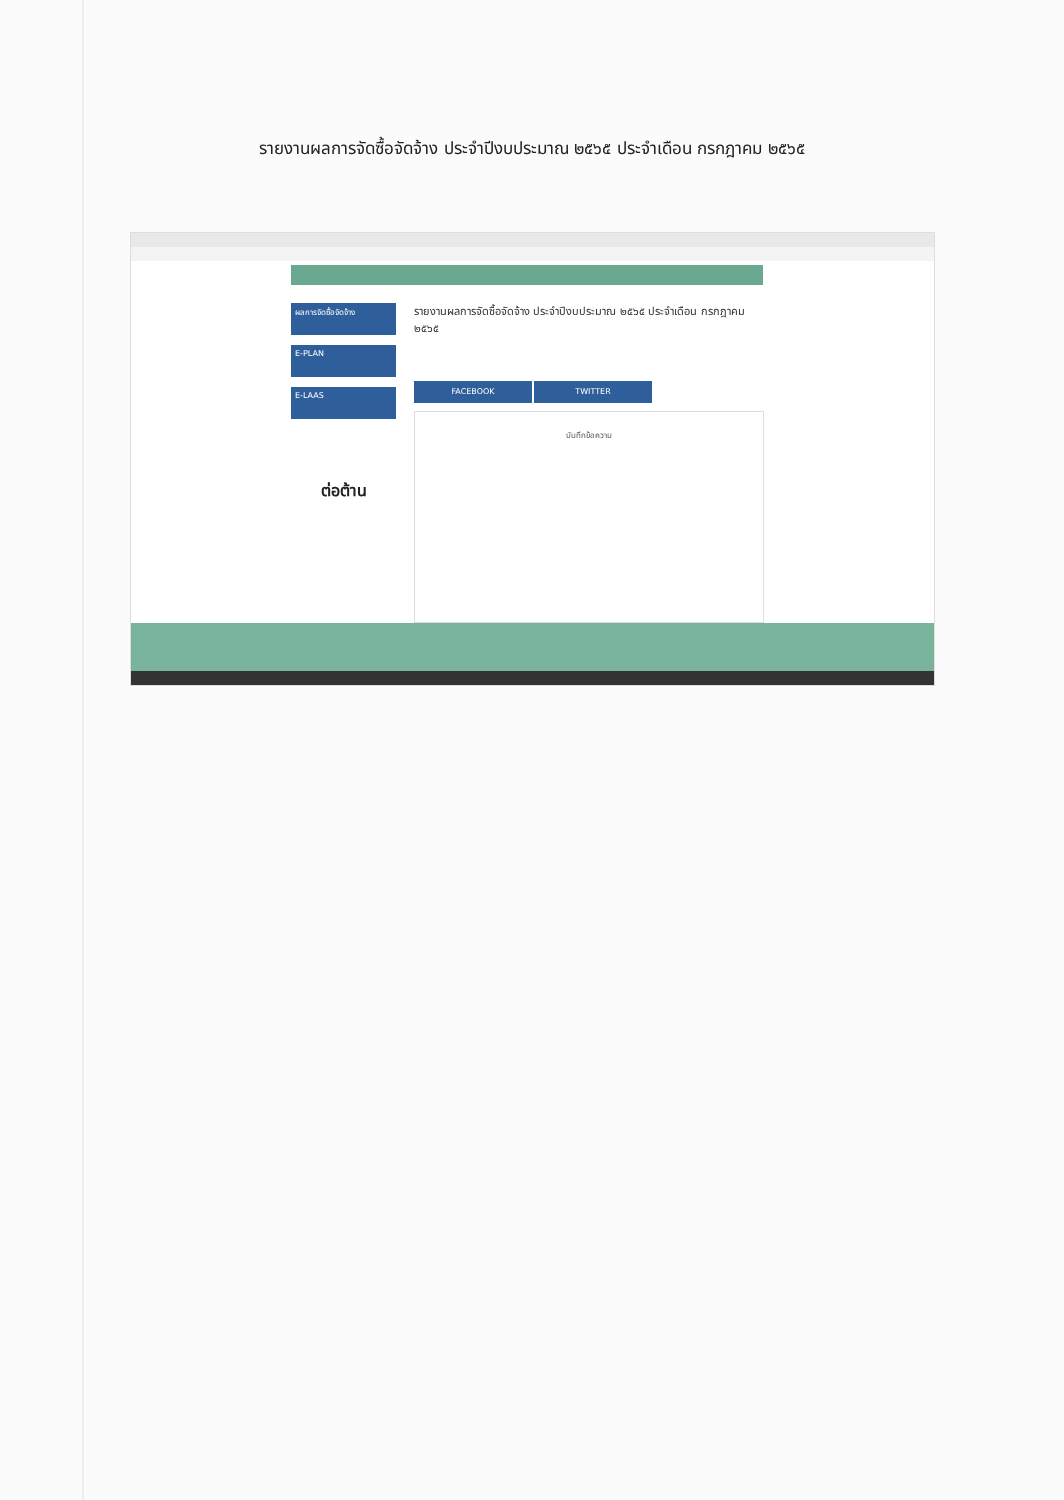รายงานผลการจัดซื้อจัดจ้าง ประจำปีงบประมาณ ๒๕๖๕ ประจำเดือน กรกฎาคม ๒๕๖๕
ผลการจัดซื้อจัดจ้าง
E-PLAN
E-LAAS
ต่อต้าน
รายงานผลการจัดซื้อจัดจ้าง ประจำปีงบประมาณ ๒๕๖๕ ประจำเดือน กรกฎาคม ๒๕๖๕
FACEBOOK TWITTER
บันทึกข้อความ